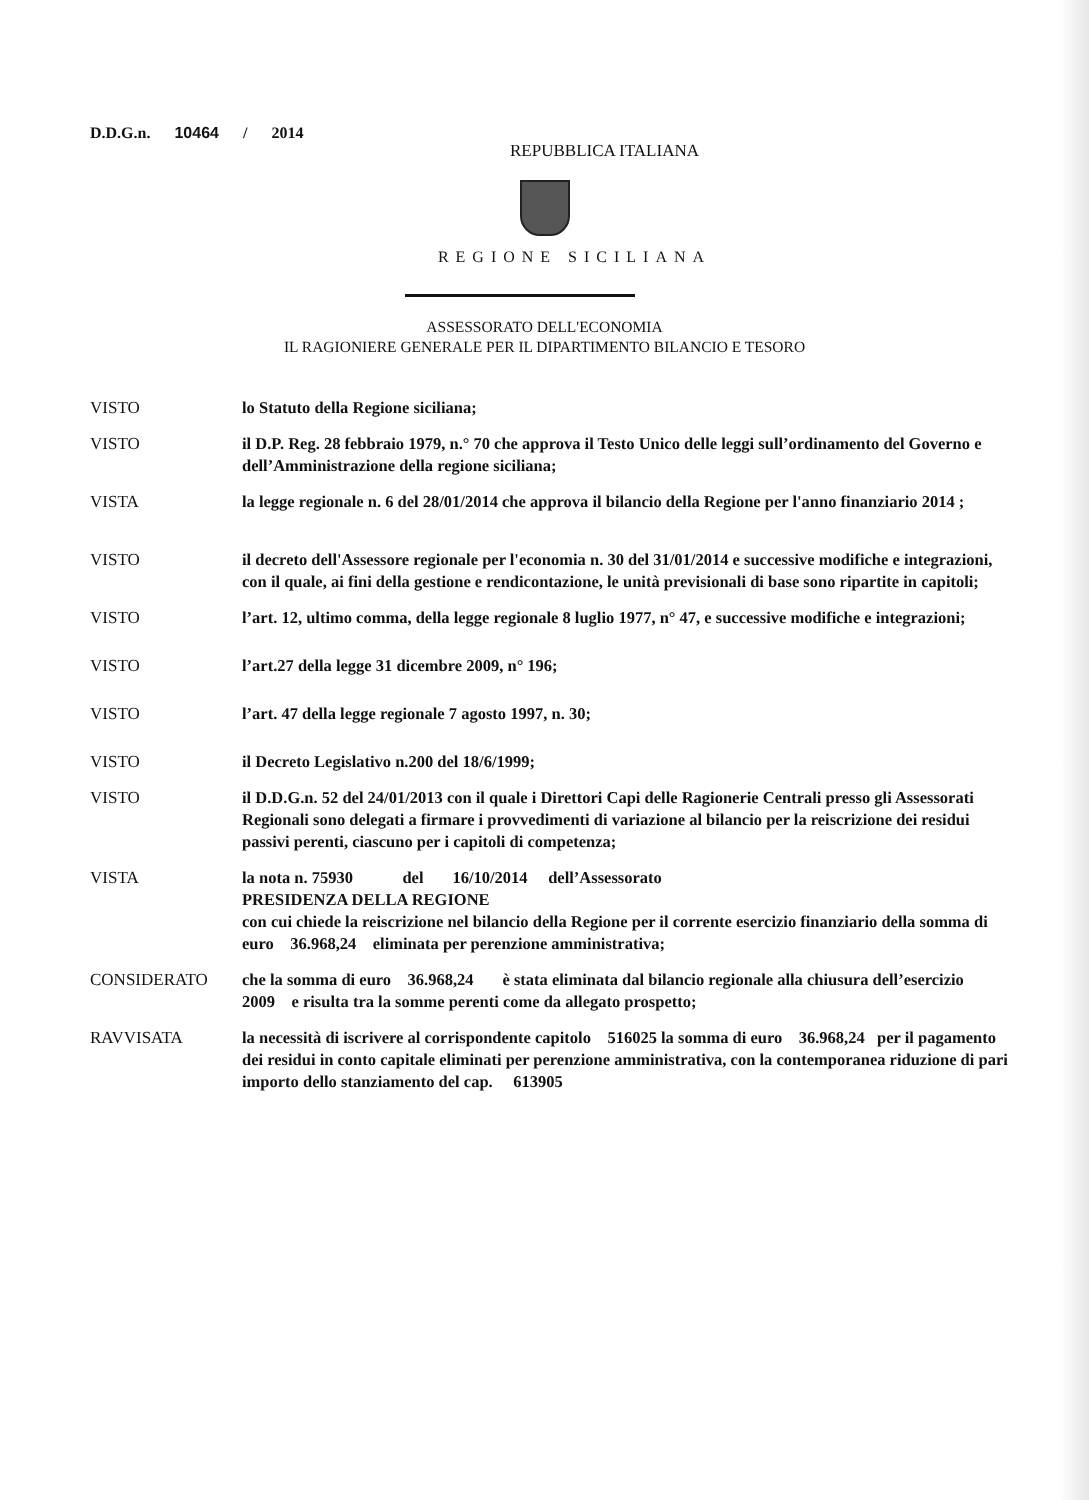D.D.G.n. 10464 / 2014
REPUBBLICA ITALIANA
REGIONE SICILIANA
ASSESSORATO DELL'ECONOMIA
IL RAGIONIERE GENERALE PER IL DIPARTIMENTO BILANCIO E TESORO
VISTO lo Statuto della Regione siciliana;
VISTO il D.P. Reg. 28 febbraio 1979, n.° 70 che approva il Testo Unico delle leggi sull’ordinamento del Governo e dell’Amministrazione della regione siciliana;
VISTA la legge regionale n. 6 del 28/01/2014 che approva il bilancio della Regione per l'anno finanziario 2014 ;
VISTO il decreto dell'Assessore regionale per l'economia n. 30 del 31/01/2014 e successive modifiche e integrazioni, con il quale, ai fini della gestione e rendicontazione, le unità previsionali di base sono ripartite in capitoli;
VISTO l’art. 12, ultimo comma, della legge regionale 8 luglio 1977, n° 47, e successive modifiche e integrazioni;
VISTO l’art.27 della legge 31 dicembre 2009, n° 196;
VISTO l’art. 47 della legge regionale 7 agosto 1997, n. 30;
VISTO il Decreto Legislativo n.200 del 18/6/1999;
VISTO il D.D.G.n. 52 del 24/01/2013 con il quale i Direttori Capi delle Ragionerie Centrali presso gli Assessorati Regionali sono delegati a firmare i provvedimenti di variazione al bilancio per la reiscrizione dei residui passivi perenti, ciascuno per i capitoli di competenza;
VISTA la nota n. 75930 del 16/10/2014 dell’Assessorato
PRESIDENZA DELLA REGIONE
con cui chiede la reiscrizione nel bilancio della Regione per il corrente esercizio finanziario della somma di euro 36.968,24 eliminata per perenzione amministrativa;
CONSIDERATO che la somma di euro 36.968,24 è stata eliminata dal bilancio regionale alla chiusura dell’esercizio 2009 e risulta tra la somme perenti come da allegato prospetto;
RAVVISATA la necessità di iscrivere al corrispondente capitolo 516025 la somma di euro 36.968,24 per il pagamento dei residui in conto capitale eliminati per perenzione amministrativa, con la contemporanea riduzione di pari importo dello stanziamento del cap. 613905